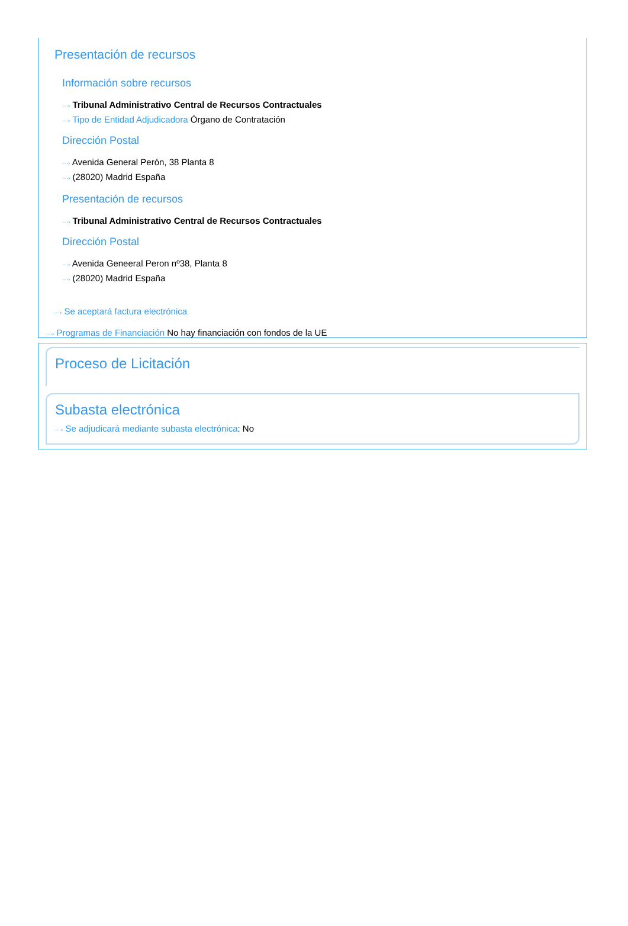Presentación de recursos
Información sobre recursos
···› Tribunal Administrativo Central de Recursos Contractuales
···› Tipo de Entidad Adjudicadora Órgano de Contratación
Dirección Postal
···› Avenida General Perón, 38 Planta 8
···› (28020) Madrid España
Presentación de recursos
···› Tribunal Administrativo Central de Recursos Contractuales
Dirección Postal
···› Avenida Geneeral Peron nº38, Planta 8
···› (28020) Madrid España
···› Se aceptará factura electrónica
···› Programas de Financiación No hay financiación con fondos de la UE
Proceso de Licitación
Subasta electrónica
···› Se adjudicará mediante subasta electrónica: No